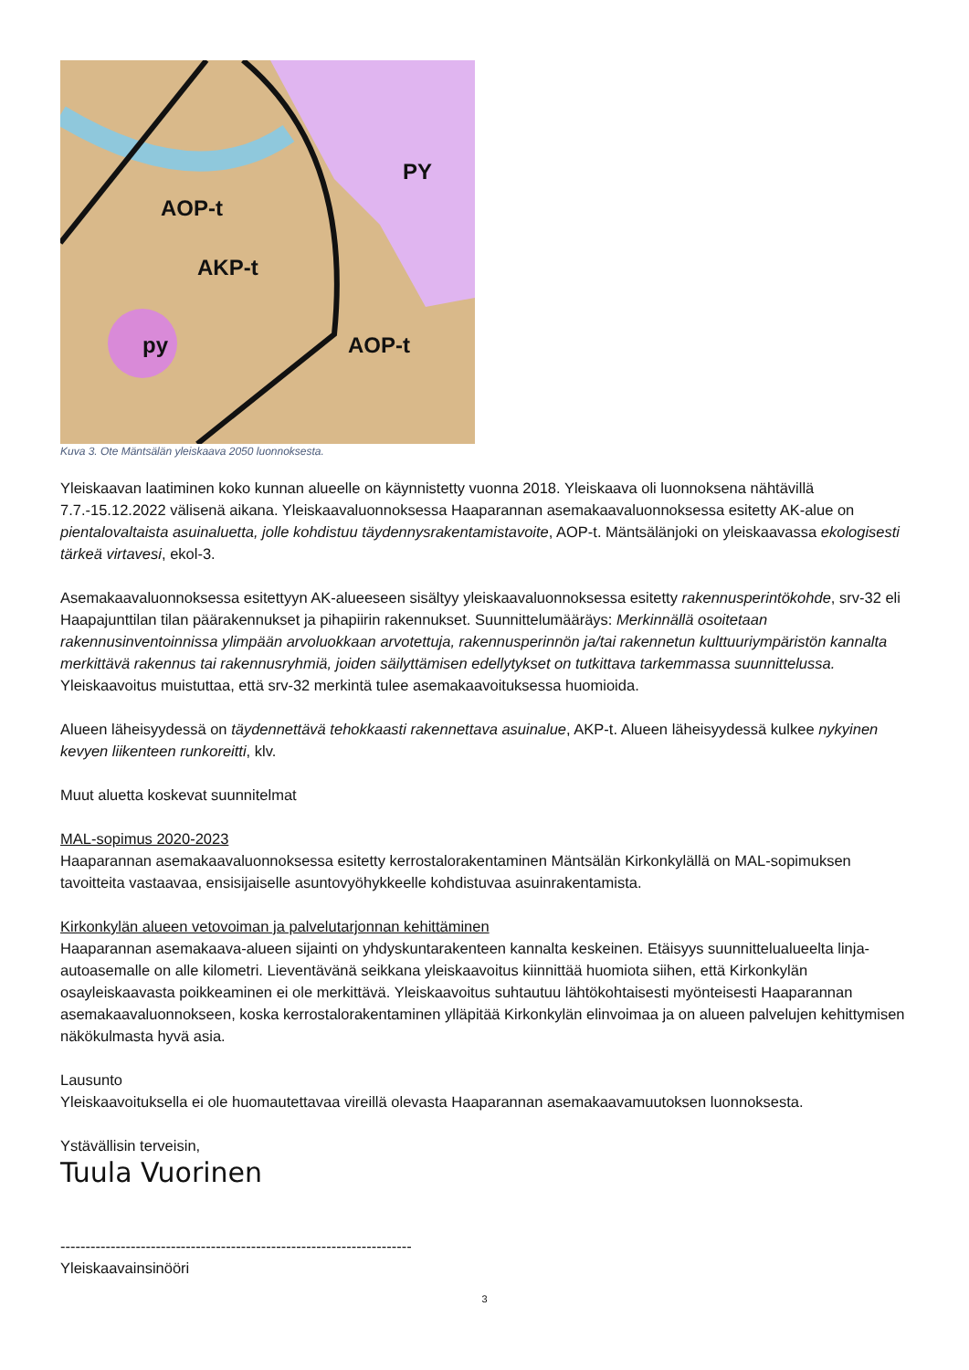AOP-t
AKP-t
AOP-t
PY
py
Kuva 3. Ote Mäntsälän yleiskaava 2050 luonnoksesta.
Yleiskaavan laatiminen koko kunnan alueelle on käynnistetty vuonna 2018. Yleiskaava oli luonnoksena nähtävillä 7.7.-15.12.2022 välisenä aikana. Yleiskaavaluonnoksessa Haaparannan asemakaavaluonnoksessa esitetty AK-alue on pientalovaltaista asuinaluetta, jolle kohdistuu täydennysrakentamistavoite, AOP-t. Mäntsälänjoki on yleiskaavassa ekologisesti tärkeä virtavesi, ekol-3.
Asemakaavaluonnoksessa esitettyyn AK-alueeseen sisältyy yleiskaavaluonnoksessa esitetty rakennusperintökohde, srv-32 eli Haapajunttilan tilan päärakennukset ja pihapiirin rakennukset. Suunnittelumääräys: Merkinnällä osoitetaan rakennusinventoinnissa ylimpään arvoluokkaan arvotettuja, rakennusperinnön ja/tai rakennetun kulttuuriympäristön kannalta merkittävä rakennus tai rakennusryhmiä, joiden säilyttämisen edellytykset on tutkittava tarkemmassa suunnittelussa. Yleiskaavoitus muistuttaa, että srv-32 merkintä tulee asemakaavoituksessa huomioida.
Alueen läheisyydessä on täydennettävä tehokkaasti rakennettava asuinalue, AKP-t. Alueen läheisyydessä kulkee nykyinen kevyen liikenteen runkoreitti, klv.
Muut aluetta koskevat suunnitelmat
MAL-sopimus 2020-2023
Haaparannan asemakaavaluonnoksessa esitetty kerrostalorakentaminen Mäntsälän Kirkonkylällä on MAL-sopimuksen tavoitteita vastaavaa, ensisijaiselle asuntovyöhykkeelle kohdistuvaa asuinrakentamista.
Kirkonkylän alueen vetovoiman ja palvelutarjonnan kehittäminen
Haaparannan asemakaava-alueen sijainti on yhdyskuntarakenteen kannalta keskeinen. Etäisyys suunnittelualueelta linja-autoasemalle on alle kilometri. Lieventävänä seikkana yleiskaavoitus kiinnittää huomiota siihen, että Kirkonkylän osayleiskaavasta poikkeaminen ei ole merkittävä. Yleiskaavoitus suhtautuu lähtökohtaisesti myönteisesti Haaparannan asemakaavaluonnokseen, koska kerrostalorakentaminen ylläpitää Kirkonkylän elinvoimaa ja on alueen palvelujen kehittymisen näkökulmasta hyvä asia.
Lausunto
Yleiskaavoituksella ei ole huomautettavaa vireillä olevasta Haaparannan asemakaavamuutoksen luonnoksesta.
Ystävällisin terveisin,
Tuula Vuorinen
----------------------------------------------------------------------
Yleiskaavainsinööri
3